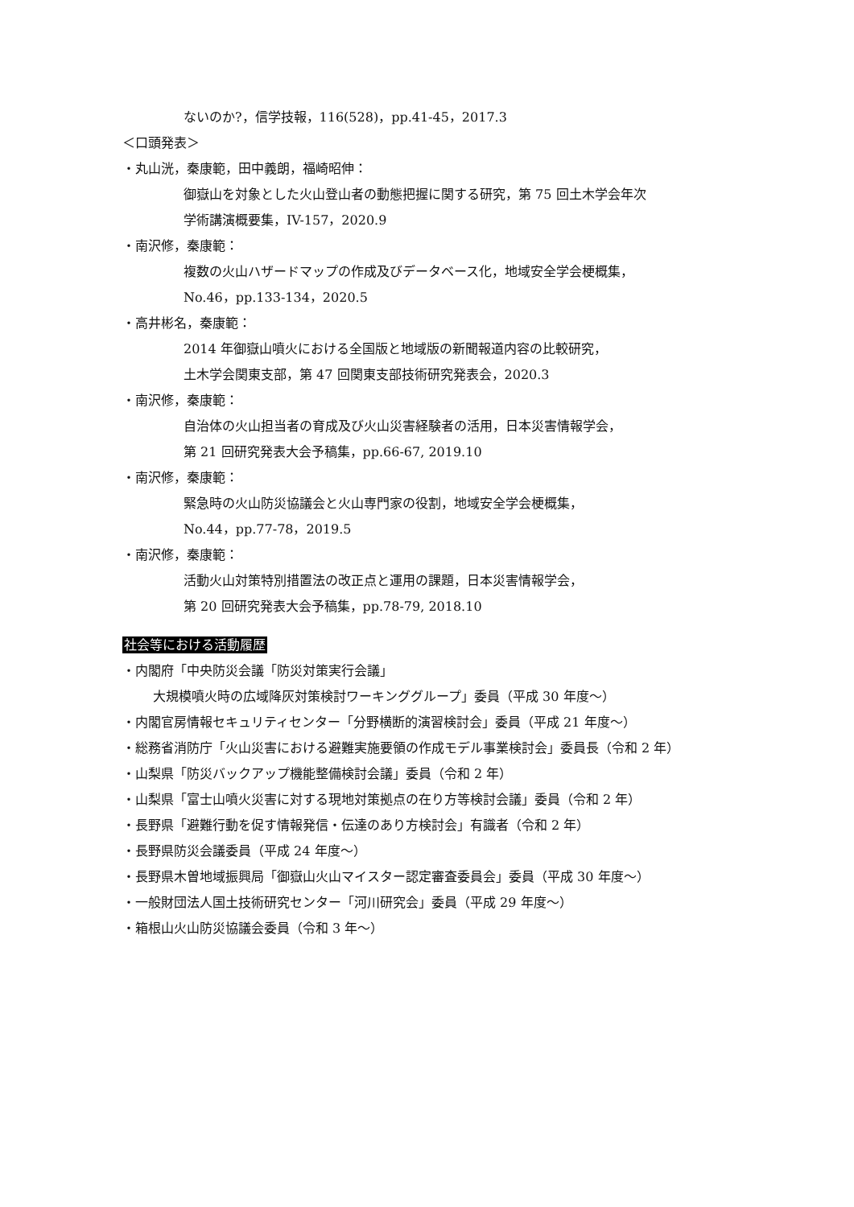ないのか?，信学技報，116(528)，pp.41-45，2017.3
＜口頭発表＞
・丸山洸，秦康範，田中義朗，福崎昭伸：
御嶽山を対象とした火山登山者の動態把握に関する研究，第 75 回土木学会年次
学術講演概要集，IV-157，2020.9
・南沢修，秦康範：
複数の火山ハザードマップの作成及びデータベース化，地域安全学会梗概集，
No.46，pp.133-134，2020.5
・高井彬名，秦康範：
2014 年御嶽山噴火における全国版と地域版の新聞報道内容の比較研究，
土木学会関東支部，第 47 回関東支部技術研究発表会，2020.3
・南沢修，秦康範：
自治体の火山担当者の育成及び火山災害経験者の活用，日本災害情報学会，
第 21 回研究発表大会予稿集，pp.66-67, 2019.10
・南沢修，秦康範：
緊急時の火山防災協議会と火山専門家の役割，地域安全学会梗概集，
No.44，pp.77-78，2019.5
・南沢修，秦康範：
活動火山対策特別措置法の改正点と運用の課題，日本災害情報学会，
第 20 回研究発表大会予稿集，pp.78-79, 2018.10
社会等における活動履歴
・内閣府「中央防災会議「防災対策実行会議」
大規模噴火時の広域降灰対策検討ワーキンググループ」委員（平成 30 年度～）
・内閣官房情報セキュリティセンター「分野横断的演習検討会」委員（平成 21 年度～）
・総務省消防庁「火山災害における避難実施要領の作成モデル事業検討会」委員長（令和 2 年）
・山梨県「防災バックアップ機能整備検討会議」委員（令和 2 年）
・山梨県「富士山噴火災害に対する現地対策拠点の在り方等検討会議」委員（令和 2 年）
・長野県「避難行動を促す情報発信・伝達のあり方検討会」有識者（令和 2 年）
・長野県防災会議委員（平成 24 年度～）
・長野県木曽地域振興局「御嶽山火山マイスター認定審査委員会」委員（平成 30 年度～）
・一般財団法人国土技術研究センター「河川研究会」委員（平成 29 年度～）
・箱根山火山防災協議会委員（令和 3 年～）